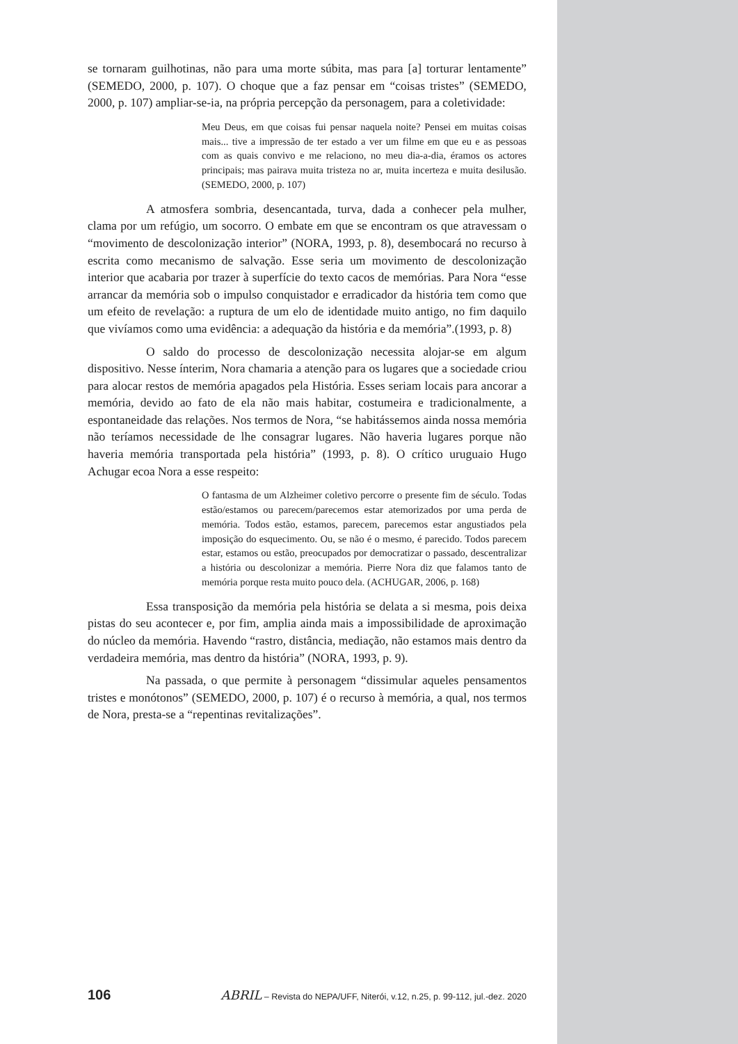se tornaram guilhotinas, não para uma morte súbita, mas para [a] torturar lentamente” (SEMEDO, 2000, p. 107). O choque que a faz pensar em “coisas tristes” (SEMEDO, 2000, p. 107) ampliar-se-ia, na própria percepção da personagem, para a coletividade:
Meu Deus, em que coisas fui pensar naquela noite? Pensei em muitas coisas mais... tive a impressão de ter estado a ver um filme em que eu e as pessoas com as quais convivo e me relaciono, no meu dia-a-dia, éramos os actores principais; mas pairava muita tristeza no ar, muita incerteza e muita desilusão. (SEMEDO, 2000, p. 107)
A atmosfera sombria, desencantada, turva, dada a conhecer pela mulher, clama por um refúgio, um socorro. O embate em que se encontram os que atravessam o “movimento de descolonização interior” (NORA, 1993, p. 8), desembocará no recurso à escrita como mecanismo de salvação. Esse seria um movimento de descolonização interior que acabaria por trazer à superfície do texto cacos de memórias. Para Nora “esse arrancar da memória sob o impulso conquistador e erradicador da história tem como que um efeito de revelação: a ruptura de um elo de identidade muito antigo, no fim daquilo que vivíamos como uma evidência: a adequação da história e da memória”.(1993, p. 8)
O saldo do processo de descolonização necessita alojar-se em algum dispositivo. Nesse ínterim, Nora chamaria a atenção para os lugares que a sociedade criou para alocar restos de memória apagados pela História. Esses seriam locais para ancorar a memória, devido ao fato de ela não mais habitar, costumeira e tradicionalmente, a espontaneidade das relações. Nos termos de Nora, “se habitássemos ainda nossa memória não teríamos necessidade de lhe consagrar lugares. Não haveria lugares porque não haveria memória transportada pela história” (1993, p. 8). O crítico uruguaio Hugo Achugar ecoa Nora a esse respeito:
O fantasma de um Alzheimer coletivo percorre o presente fim de século. Todas estão/estamos ou parecem/parecemos estar atemorizados por uma perda de memória. Todos estão, estamos, parecem, parecemos estar angustiados pela imposição do esquecimento. Ou, se não é o mesmo, é parecido. Todos parecem estar, estamos ou estão, preocupados por democratizar o passado, descentralizar a história ou descolonizar a memória. Pierre Nora diz que falamos tanto de memória porque resta muito pouco dela. (ACHUGAR, 2006, p. 168)
Essa transposição da memória pela história se delata a si mesma, pois deixa pistas do seu acontecer e, por fim, amplia ainda mais a impossibilidade de aproximação do núcleo da memória. Havendo “rastro, distância, mediação, não estamos mais dentro da verdadeira memória, mas dentro da história” (NORA, 1993, p. 9).
Na passada, o que permite à personagem “dissimular aqueles pensamentos tristes e monótonos” (SEMEDO, 2000, p. 107) é o recurso à memória, a qual, nos termos de Nora, presta-se a “repentinas revitalizações”.
106 ABRIL – Revista do NEPA/UFF, Niterói, v.12, n.25, p. 99-112, jul.-dez. 2020